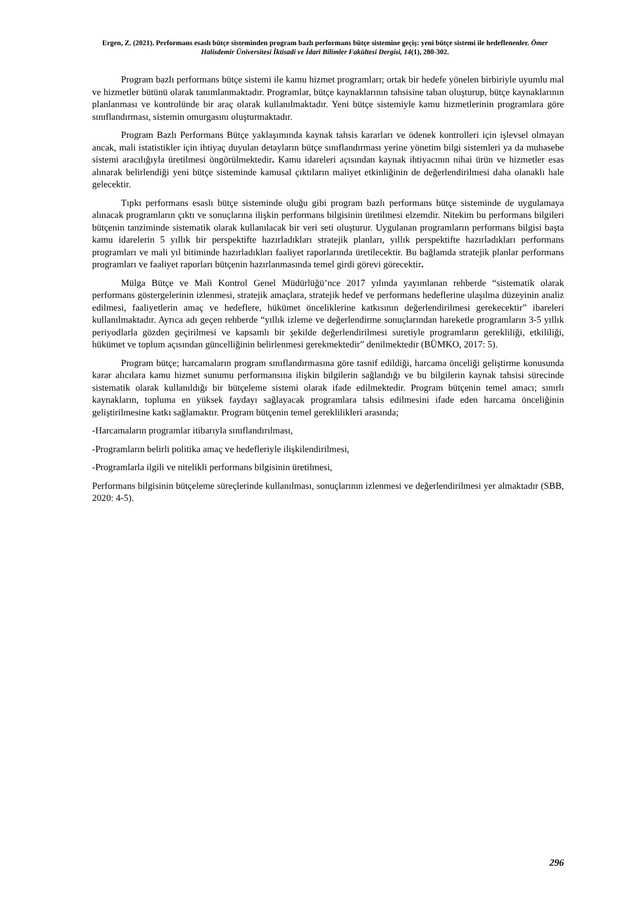Ergen, Z. (2021). Performans esaslı bütçe sisteminden program bazlı performans bütçe sistemine geçiş: yeni bütçe sistemi ile hedeflenenler. Ömer Halisdemir Üniversitesi İktisadi ve İdari Bilimler Fakültesi Dergisi, 14(1), 280-302.
Program bazlı performans bütçe sistemi ile kamu hizmet programları; ortak bir hedefe yönelen birbiriyle uyumlu mal ve hizmetler bütünü olarak tanımlanmaktadır. Programlar, bütçe kaynaklarının tahsisine taban oluşturup, bütçe kaynaklarının planlanması ve kontrolünde bir araç olarak kullanılmaktadır. Yeni bütçe sistemiyle kamu hizmetlerinin programlara göre sınıflandırması, sistemin omurgasını oluşturmaktadır.
Program Bazlı Performans Bütçe yaklaşımında kaynak tahsis kararları ve ödenek kontrolleri için işlevsel olmayan ancak, mali istatistikler için ihtiyaç duyulan detayların bütçe sınıflandırması yerine yönetim bilgi sistemleri ya da muhasebe sistemi aracılığıyla üretilmesi öngörülmektedir. Kamu idareleri açısından kaynak ihtiyacının nihai ürün ve hizmetler esas alınarak belirlendiği yeni bütçe sisteminde kamusal çıktıların maliyet etkinliğinin de değerlendirilmesi daha olanaklı hale gelecektir.
Tıpkı performans esaslı bütçe sisteminde oluğu gibi program bazlı performans bütçe sisteminde de uygulamaya alınacak programların çıktı ve sonuçlarına ilişkin performans bilgisinin üretilmesi elzemdir. Nitekim bu performans bilgileri bütçenin tanziminde sistematik olarak kullanılacak bir veri seti oluşturur. Uygulanan programların performans bilgisi başta kamu idarelerin 5 yıllık bir perspektifte hazırladıkları stratejik planları, yıllık perspektifte hazırladıkları performans programları ve mali yıl bitiminde hazırladıkları faaliyet raporlarında üretilecektir. Bu bağlamda stratejik planlar performans programları ve faaliyet raporları bütçenin hazırlanmasında temel girdi görevi görecektir.
Mülga Bütçe ve Mali Kontrol Genel Müdürlüğü’nce 2017 yılında yayımlanan rehberde “sistematik olarak performans göstergelerinin izlenmesi, stratejik amaçlara, stratejik hedef ve performans hedeflerine ulaşılma düzeyinin analiz edilmesi, faaliyetlerin amaç ve hedeflere, hükümet önceliklerine katkısının değerlendirilmesi gerekecektir” ibareleri kullanılmaktadır. Ayrıca adı geçen rehberde “yıllık izleme ve değerlendirme sonuçlarından hareketle programların 3-5 yıllık periyodlarla gözden geçirilmesi ve kapsamlı bir şekilde değerlendirilmesi suretiyle programların gerekliliği, etkililiği, hükümet ve toplum açısından güncelliğinin belirlenmesi gerekmektedir” denilmektedir (BÜMKO, 2017: 5).
Program bütçe; harcamaların program sınıflandırmasına göre tasnif edildiği, harcama önceliği geliştirme konusunda karar alıcılara kamu hizmet sunumu performansına ilişkin bilgilerin sağlandığı ve bu bilgilerin kaynak tahsisi sürecinde sistematik olarak kullanıldığı bir bütçeleme sistemi olarak ifade edilmektedir. Program bütçenin temel amacı; sınırlı kaynakların, topluma en yüksek faydayı sağlayacak programlara tahsis edilmesini ifade eden harcama önceliğinin geliştirilmesine katkı sağlamaktır. Program bütçenin temel gereklilikleri arasında;
-Harcamaların programlar itibarıyla sınıflandırılması,
-Programların belirli politika amaç ve hedefleriyle ilişkilendirilmesi,
-Programlarla ilgili ve nitelikli performans bilgisinin üretilmesi,
Performans bilgisinin bütçeleme süreçlerinde kullanılması, sonuçlarının izlenmesi ve değerlendirilmesi yer almaktadır (SBB, 2020: 4-5).
296